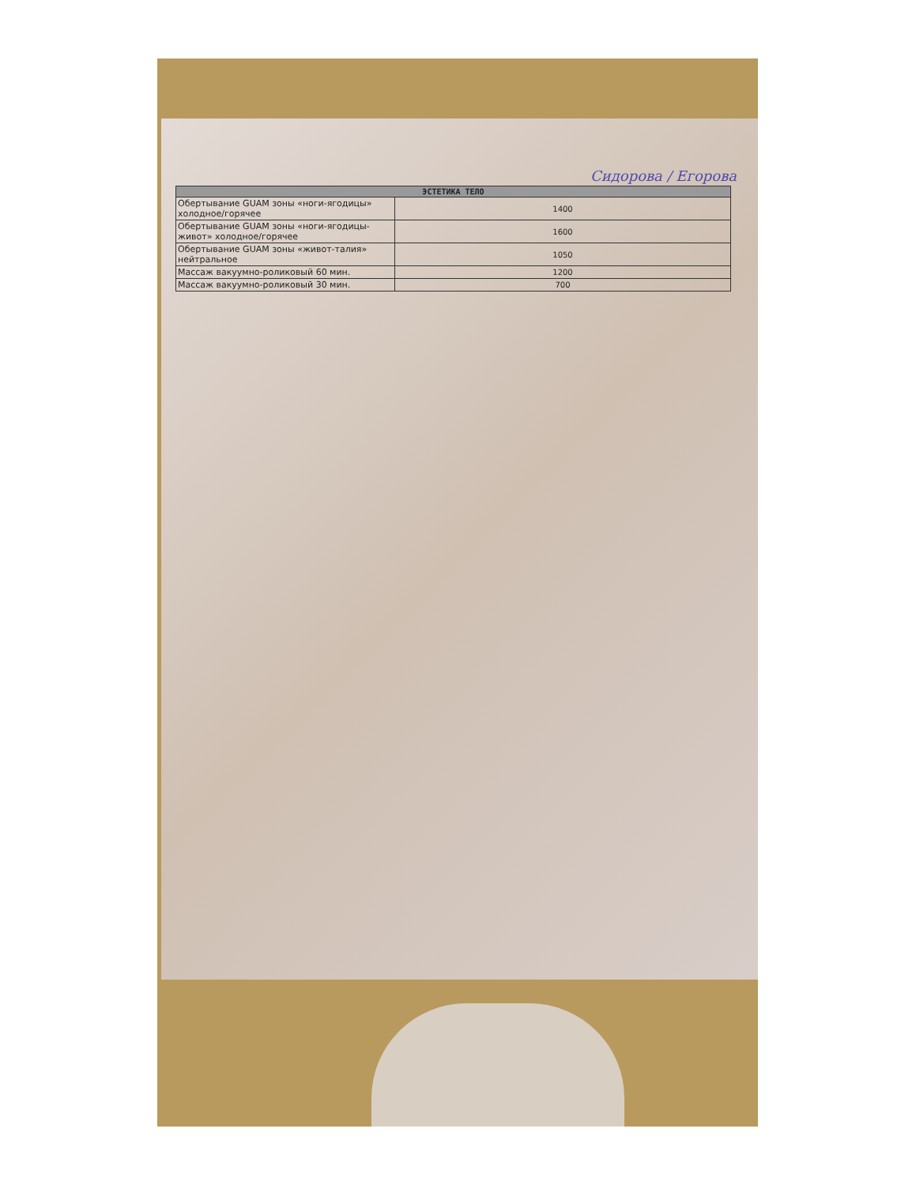Сидорова / Егорова
| ЭСТЕТИКА ТЕЛО | |
| --- | --- |
| Обертывание GUAM зоны «ноги-ягодицы» холодное/горячее | 1400 |
| Обертывание GUAM зоны «ноги-ягодицы-живот» холодное/горячее | 1600 |
| Обертывание GUAM зоны «живот-талия» нейтральное | 1050 |
| Массаж вакуумно-роликовый 60 мин. | 1200 |
| Массаж вакуумно-роликовый 30 мин. | 700 |